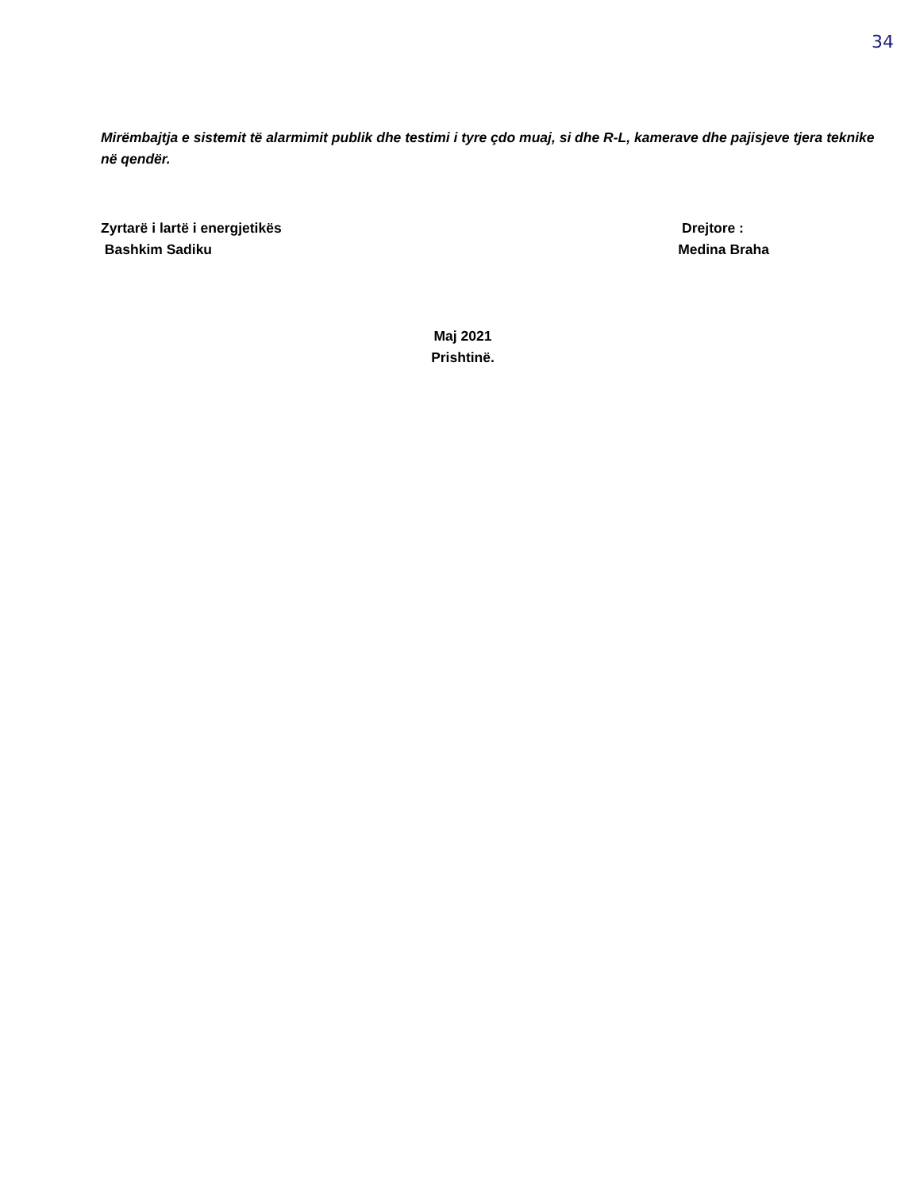34
Mirëmbajtja e sistemit të alarmimit publik dhe testimi i tyre çdo muaj, si dhe R-L, kamerave dhe pajisjeve tjera teknike në qendër.
Zyrtarë i lartë i energjetikës
Bashkim Sadiku
Drejtore :
Medina Braha
Maj 2021
Prishtinë.